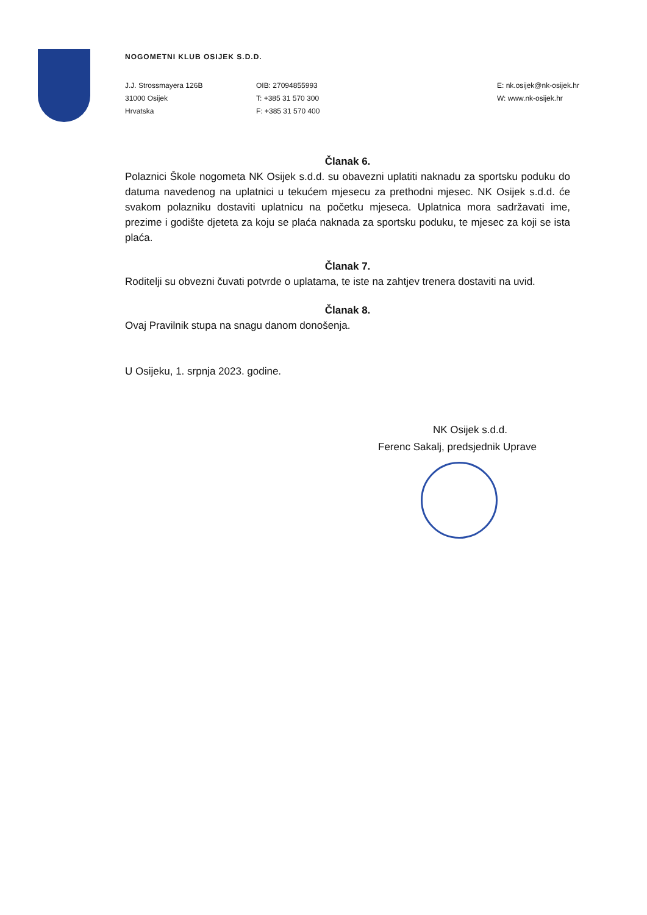NOGOMETNI KLUB OSIJEK S.D.D.
J.J. Strossmayera 126B
31000 Osijek
Hrvatska
OIB: 27094855993
T: +385 31 570 300
F: +385 31 570 400
E: nk.osijek@nk-osijek.hr
W: www.nk-osijek.hr
Članak 6.
Polaznici Škole nogometa NK Osijek s.d.d. su obavezni uplatiti naknadu za sportsku poduku do datuma navedenog na uplatnici u tekućem mjesecu za prethodni mjesec. NK Osijek s.d.d. će svakom polazniku dostaviti uplatnicu na početku mjeseca. Uplatnica mora sadržavati ime, prezime i godište djeteta za koju se plaća naknada za sportsku poduku, te mjesec za koji se ista plaća.
Članak 7.
Roditelji su obvezni čuvati potvrde o uplatama, te iste na zahtjev trenera dostaviti na uvid.
Članak 8.
Ovaj Pravilnik stupa na snagu danom donošenja.
U Osijeku, 1. srpnja 2023. godine.
NK Osijek s.d.d.
Ferenc Sakalj, predsjednik Uprave